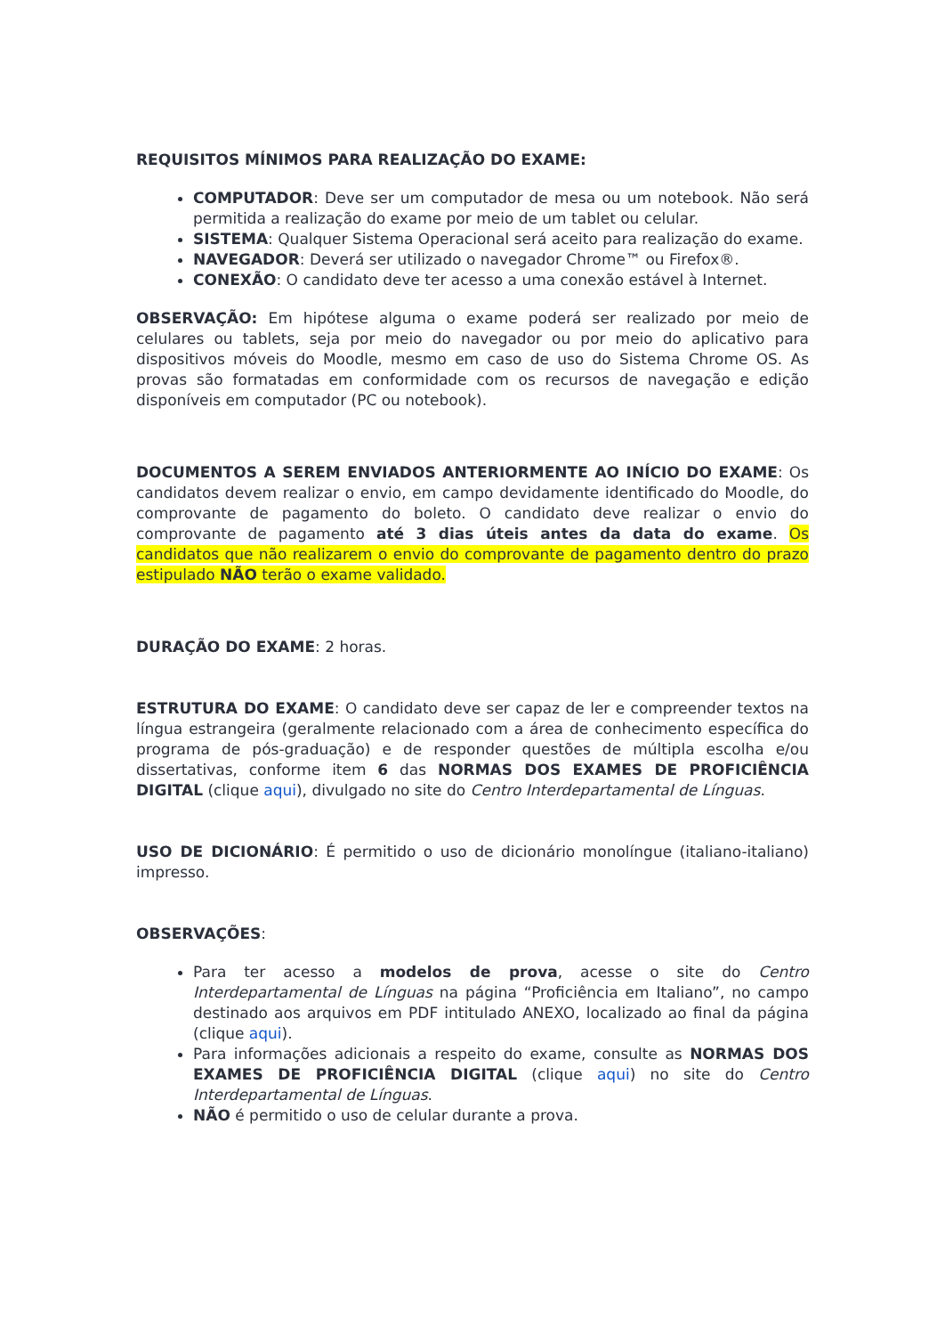REQUISITOS MÍNIMOS PARA REALIZAÇÃO DO EXAME:
COMPUTADOR: Deve ser um computador de mesa ou um notebook. Não será permitida a realização do exame por meio de um tablet ou celular.
SISTEMA: Qualquer Sistema Operacional será aceito para realização do exame.
NAVEGADOR: Deverá ser utilizado o navegador Chrome™ ou Firefox®.
CONEXÃO: O candidato deve ter acesso a uma conexão estável à Internet.
OBSERVAÇÃO: Em hipótese alguma o exame poderá ser realizado por meio de celulares ou tablets, seja por meio do navegador ou por meio do aplicativo para dispositivos móveis do Moodle, mesmo em caso de uso do Sistema Chrome OS. As provas são formatadas em conformidade com os recursos de navegação e edição disponíveis em computador (PC ou notebook).
DOCUMENTOS A SEREM ENVIADOS ANTERIORMENTE AO INÍCIO DO EXAME: Os candidatos devem realizar o envio, em campo devidamente identificado do Moodle, do comprovante de pagamento do boleto. O candidato deve realizar o envio do comprovante de pagamento até 3 dias úteis antes da data do exame. Os candidatos que não realizarem o envio do comprovante de pagamento dentro do prazo estipulado NÃO terão o exame validado.
DURAÇÃO DO EXAME: 2 horas.
ESTRUTURA DO EXAME: O candidato deve ser capaz de ler e compreender textos na língua estrangeira (geralmente relacionado com a área de conhecimento específica do programa de pós-graduação) e de responder questões de múltipla escolha e/ou dissertativas, conforme item 6 das NORMAS DOS EXAMES DE PROFICIÊNCIA DIGITAL (clique aqui), divulgado no site do Centro Interdepartamental de Línguas.
USO DE DICIONÁRIO: É permitido o uso de dicionário monolíngue (italiano-italiano) impresso.
OBSERVAÇÕES:
Para ter acesso a modelos de prova, acesse o site do Centro Interdepartamental de Línguas na página “Proficiência em Italiano”, no campo destinado aos arquivos em PDF intitulado ANEXO, localizado ao final da página (clique aqui).
Para informações adicionais a respeito do exame, consulte as NORMAS DOS EXAMES DE PROFICIÊNCIA DIGITAL (clique aqui) no site do Centro Interdepartamental de Línguas.
NÃO é permitido o uso de celular durante a prova.